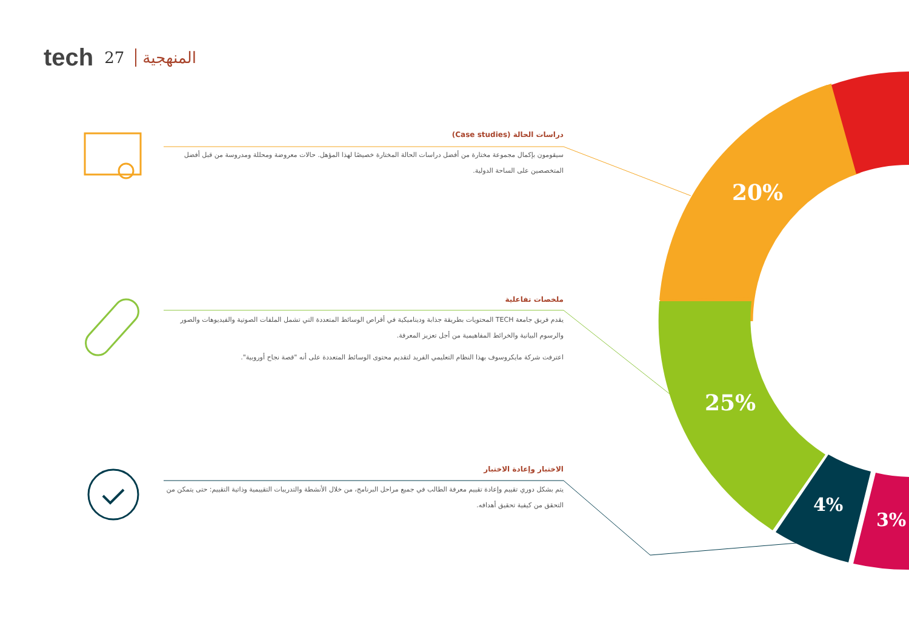tech 27 المنهجية
20%
25%
4%
3%
دراسات الحالة (Case studies)
سيقومون بإكمال مجموعة مختارة من أفضل دراسات الحالة المختارة خصيصًا لهذا المؤهل. حالات معروضة ومحللة ومدروسة من قبل أفضل المتخصصين على الساحة الدولية.
ملخصات تفاعلية
يقدم فريق جامعة TECH المحتويات بطريقة جذابة وديناميكية في أقراص الوسائط المتعددة التي تشمل الملفات الصوتية والفيديوهات والصور والرسوم البيانية والخرائط المفاهيمية من أجل تعزيز المعرفة.
اعترفت شركة مايكروسوف بهذا النظام التعليمي الفريد لتقديم محتوى الوسائط المتعددة على أنه "قصة نجاح أوروبية".
الاختبار وإعادة الاختبار
يتم بشكل دوري تقييم وإعادة تقييم معرفة الطالب في جميع مراحل البرنامج، من خلال الأنشطة والتدريبات التقييمية وذاتية التقييم: حتى يتمكن من التحقق من كيفية تحقيق أهدافه.